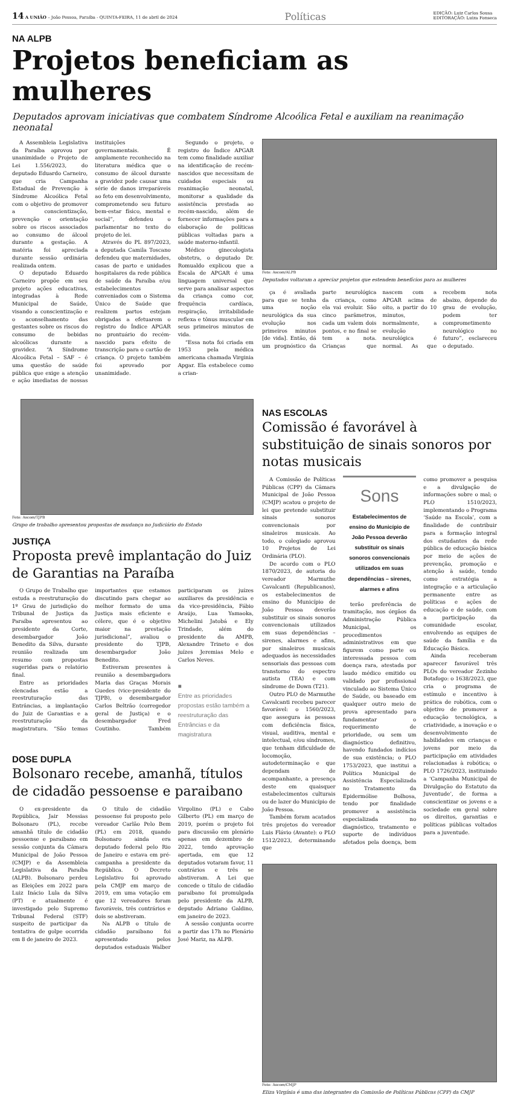14 A UNIÃO – João Pessoa, Paraíba - QUINTA-FEIRA, 11 de abril de 2024 Políticas EDIÇÃO: Luiz Carlos Sousa
EDITORAÇÃO: Luiza Fonseca
NA ALPB
Projetos beneficiam as mulheres
Deputados aprovam iniciativas que combatem Síndrome Alcoólica Fetal e auxiliam na reanimação neonatal
A Assembleia Legislativa da Paraíba aprovou por unanimidade o Projeto de Lei 1.556/2023, do deputado Eduardo Carneiro, que cria Campanha Estadual de Prevenção à Síndrome Alcoólica Fetal com o objetivo de promover a conscientização, prevenção e orientação sobre os riscos associados ao consumo de álcool durante a gestação. A matéria foi apreciada durante sessão ordinária realizada ontem.
O deputado Eduardo Carneiro propõe em seu projeto ações educativas, integradas à Rede Municipal de Saúde, visando a conscientização e o aconselhamento das gestantes sobre os riscos do consumo de bebidas alcoólicas durante a gravidez. “A Síndrome Alcoólica Fetal – SAF – é uma questão de saúde pública que exige a atenção e ação imediatas de nossas instituições governamentais. É amplamente reconhecido na literatura médica que o consumo de álcool durante a gravidez pode causar uma série de danos irreparáveis ao feto em desenvolvimento, comprometendo seu futuro bem-estar físico, mental e social”, defendeu o parlamentar no texto do projeto de lei.
Através do PL 897/2023, a deputada Camila Toscano defendeu que maternidades, casas de parto e unidades hospitalares da rede pública de saúde da Paraíba e/ou estabelecimentos conveniados com o Sistema Único de Saúde que realizem partos estejam obrigadas a efetuarem o registro do Índice APGAR no prontuário do recém-nascido para efeito de transcrição para o cartão de criança. O projeto também foi aprovado por unanimidade.
Segundo o projeto, o registro do Índice APGAR tem como finalidade auxiliar na identificação de recém-nascidos que necessitam de cuidados especiais ou reanimação neonatal, monitorar a qualidade da assistência prestada ao recém-nascido, além de fornecer informações para a elaboração de políticas públicas voltadas para a saúde materno-infantil.
Médico ginecologista obstetra, o deputado Dr. Romualdo explicou que a Escala de APGAR é uma linguagem universal que serve para analisar aspectos da criança como cor, frequência cardíaca, respiração, irritabilidade reflexa e tônus muscular em seus primeiros minutos de vida.
“Essa nota foi criada em 1953 pela médica americana chamada Virginia Apgar. Ela estabelece como a crian-
Foto: Ascom/ALPB
Deputados voltaram a apreciar projetos que estendem benefícios para as mulheres
ça é avaliada para que se tenha uma noção neurológica da sua evolução nos primeiros minutos [de vida]. Então, dá um prognóstico da parte neurológica da criança, como ela vai evoluir. São cinco parâmetros, cada um valem dois pontos, e no final se tem a nota. Crianças que nascem com a APGAR acima de oito, a partir do 10 minutos, normalmente, a evolução neurológica é normal. As que recebem nota abaixo, depende do grau de evolução, podem ter comprometimento neurológico no futuro”, esclareceu o deputado.
Foto: Ascom/TJPB
Grupo de trabalho apresentou propostas de mudança no Judiciário do Estado
JUSTIÇA
Proposta prevê implantação do Juiz de Garantias na Paraíba
O Grupo de Trabalho que estuda a reestruturação do 1º Grau de jurisdição do Tribunal de Justiça da Paraíba apresentou ao presidente da Corte, desembargador João Benedito da Silva, durante reunião realizada um resumo com propostas sugeridas para o relatório final.
Entre as prioridades elencadas estão a reestruturação das Entrâncias, a implantação do Juiz de Garantias e a reestruturação da magistratura. “São temas importantes que estamos discutindo para chegar ao melhor formato de uma Justiça mais eficiente e célere, que é o objetivo maior na prestação jurisdicional”, avaliou o presidente do TJPB, desembargador João Benedito.
Estiveram presentes à reunião a desembargadora Maria das Graças Morais Guedes (vice-presidente do TJPB), o desembargador Carlos Beltrão (corregedor geral de Justiça) e o desembargador Fred Coutinho. Também participaram os juízes auxiliares da presidência e da vice-presidência, Fábio Araújo, Lua Yamaoka, Michelini Jatobá e Ely Trindade, além do presidente da AMPB, Alexandre Trineto e dos juízes Jeremias Melo e Carlos Neves.
■
Entre as prioridades propostas estão também a reestruturação das Entrâncias e da magistratura
DOSE DUPLA
Bolsonaro recebe, amanhã, títulos de cidadão pessoense e paraibano
O ex-presidente da República, Jair Messias Bolsonaro (PL), recebe amanhã título de cidadão pessoense e paraibano em sessão conjunta da Câmara Municipal de João Pessoa (CMJP) e da Assembleia Legislativa da Paraíba (ALPB). Bolsonaro perdeu as Eleições em 2022 para Luiz Inácio Lula da Silva (PT) e atualmente é investigado pelo Supremo Tribunal Federal (STF) suspeito de participar da tentativa de golpe ocorrida em 8 de janeiro de 2023.
O título de cidadão pessoense foi proposto pelo vereador Carlão Pelo Bem (PL) em 2018, quando Bolsonaro ainda era deputado federal pelo Rio de Janeiro e estava em pré-campanha a presidente da República. O Decreto Legislativo foi aprovado pela CMJP em março de 2019, em uma votação em que 12 vereadores foram favoráveis, três contrários e dois se abstiveram.
Na ALPB o título de cidadão paraibano foi apresentado pelos deputados estaduais Walber Virgolino (PL) e Cabo Gilberto (PL) em março de 2019, porém o projeto foi para discussão em plenário apenas em dezembro de 2022, tendo aprovação apertada, em que 12 deputados votaram favor, 11 contrários e três se abstiveram. A Lei que concede o título de cidadão paraibano foi promulgada pelo presidente da ALPB, deputado Adriano Galdino, em janeiro de 2023.
A sessão conjunta ocorre a partir das 17h no Plenário José Mariz, na ALPB.
NAS ESCOLAS
Comissão é favorável à substituição de sinais sonoros por notas musicais
A Comissão de Políticas Públicas (CPP) da Câmara Municipal de João Pessoa (CMJP) acatou o projeto de lei que pretende substituir sinais sonoros convencionais por sinaleiros musicais. Ao todo, o colegiado aprovou 10 Projetos de Lei Ordinária (PLO).
De acordo com o PLO 1870/2023, de autoria do vereador Marmuthe Cavalcanti (Republicanos), os estabelecimentos de ensino do Município de João Pessoa deverão substituir os sinais sonoros convencionais utilizados em suas dependências – sirenes, alarmes e afins, por sinaleiros musicais adequados às necessidades sensoriais das pessoas com transtorno do espectro autista (TEA) e com síndrome de Down (T21).
Outro PLO de Marmuthe Cavalcanti recebeu parecer favorável: o 1560/2023, que assegura às pessoas com deficiência física, visual, auditiva, mental e intelectual, e/ou síndromes, que tenham dificuldade de locomoção, autodeterminação e que dependam de acompanhante, a presença deste em quaisquer estabelecimentos culturais ou de lazer do Município de João Pessoa.
Também foram acatados três projetos do vereador Luis Flávio (Avante): o PLO 1512/2023, determinando que
Sons
Estabelecimentos de ensino do Município de João Pessoa deverão substituir os sinais sonoros convencionais utilizados em suas dependências – sirenes, alarmes e afins
terão preferência de tramitação, nos órgãos da Administração Pública Municipal, os procedimentos administrativos em que figurem como parte ou interessada pessoa com doença rara, atestada por laudo médico emitido ou validado por profissional vinculado ao Sistema Único de Saúde, ou baseado em qualquer outro meio de prova apresentado para fundamentar o requerimento de prioridade, ou sem um diagnóstico definitivo, havendo fundados indícios de sua existência; o PLO 1753/2023, que institui a Política Municipal de Assistência Especializada no Tratamento da Epidermólise Bolhosa, tendo por finalidade promover a assistência especializada no diagnóstico, tratamento e suporte de indivíduos afetados pela doença, bem como promover a pesquisa e a divulgação de informações sobre o mal; o PLO 1510/2023, implementando o Programa ‘Saúde na Escola’, com a finalidade de contribuir para a formação integral dos estudantes da rede pública de educação básica por meio de ações de prevenção, promoção e atenção à saúde, tendo como estratégia a integração e a articulação permanente entre as políticas e ações de educação e de saúde, com a participação da comunidade escolar, envolvendo as equipes de saúde da família e da Educação Básica.
Ainda receberam aparecer favorável três PLOs do vereador Zezinho Botafogo: o 1638/2023, que cria o programa de estímulo e incentivo à prática de robótica, com o objetivo de promover a educação tecnológica, a criatividade, a inovação e o desenvolvimento de habilidades em crianças e jovens por meio da participação em atividades relacionadas à robótica; o PLO 1726/2023, instituindo a ‘Campanha Municipal de Divulgação do Estatuto da Juventude’, de forma a conscientizar os jovens e a sociedade em geral sobre os direitos, garantias e políticas públicas voltados para a juventude.
Foto: Ascom/CMJP
Eliza Virgínia é uma das integrantes da Comissão de Políticas Públicas (CPP) da CMJP